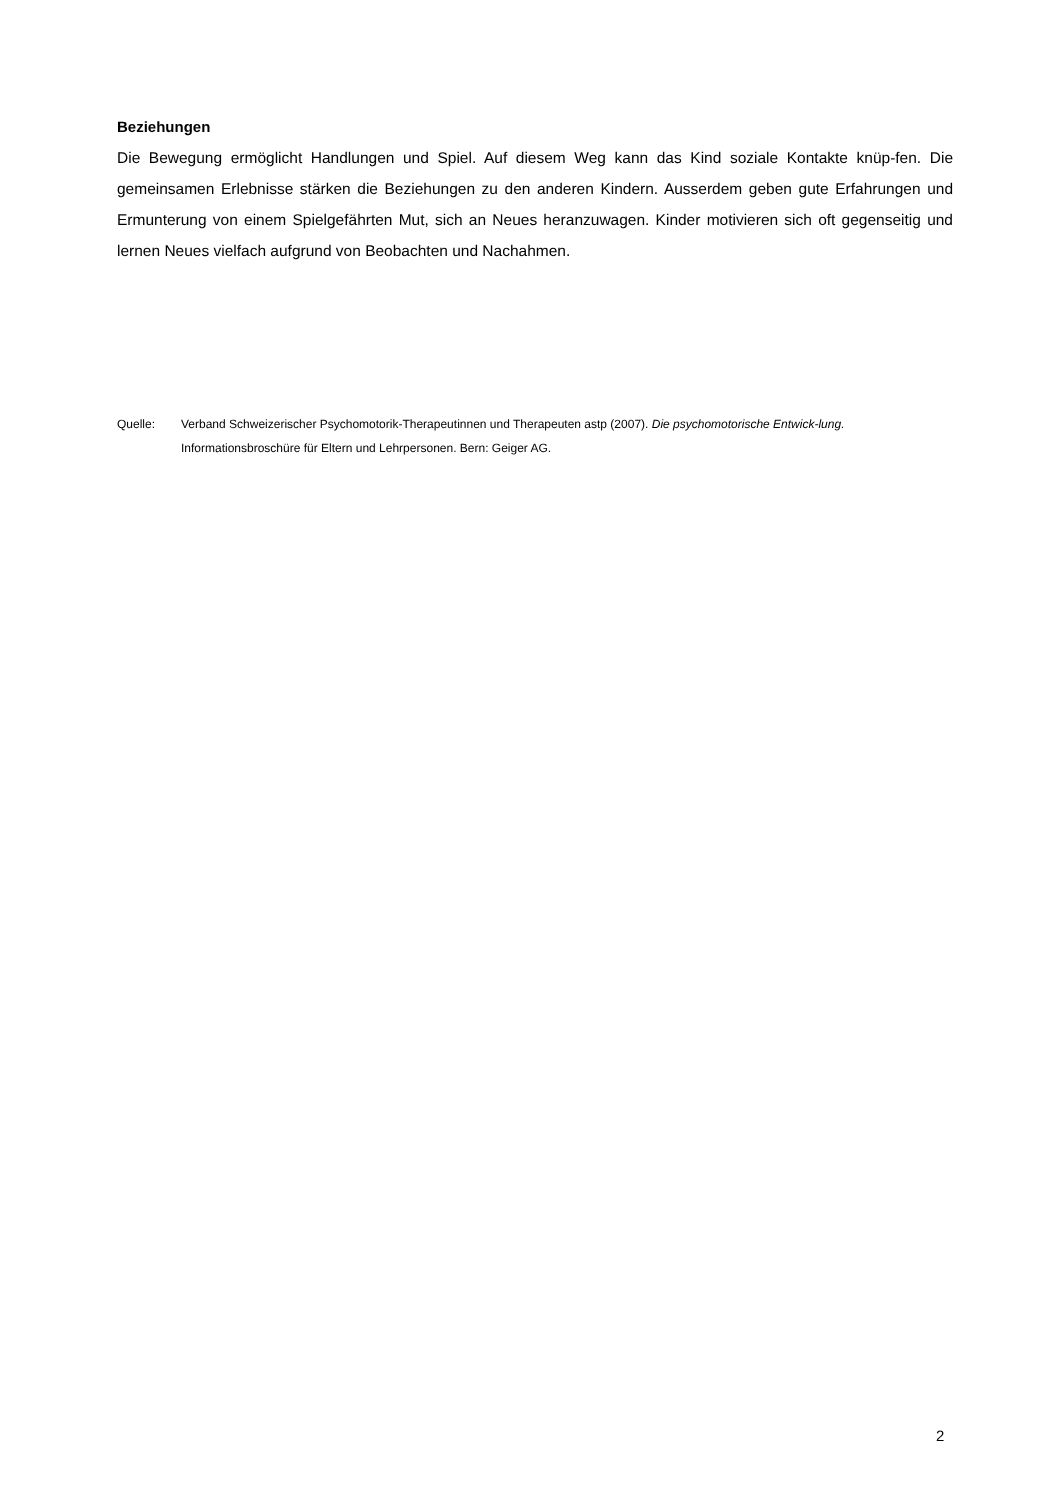Beziehungen
Die Bewegung ermöglicht Handlungen und Spiel. Auf diesem Weg kann das Kind soziale Kontakte knüp-fen. Die gemeinsamen Erlebnisse stärken die Beziehungen zu den anderen Kindern. Ausserdem geben gute Erfahrungen und Ermunterung von einem Spielgefährten Mut, sich an Neues heranzuwagen. Kinder motivieren sich oft gegenseitig und lernen Neues vielfach aufgrund von Beobachten und Nachahmen.
Quelle: Verband Schweizerischer Psychomotorik-Therapeutinnen und Therapeuten astp (2007). Die psychomotorische Entwick-lung. Informationsbroschüre für Eltern und Lehrpersonen. Bern: Geiger AG.
2